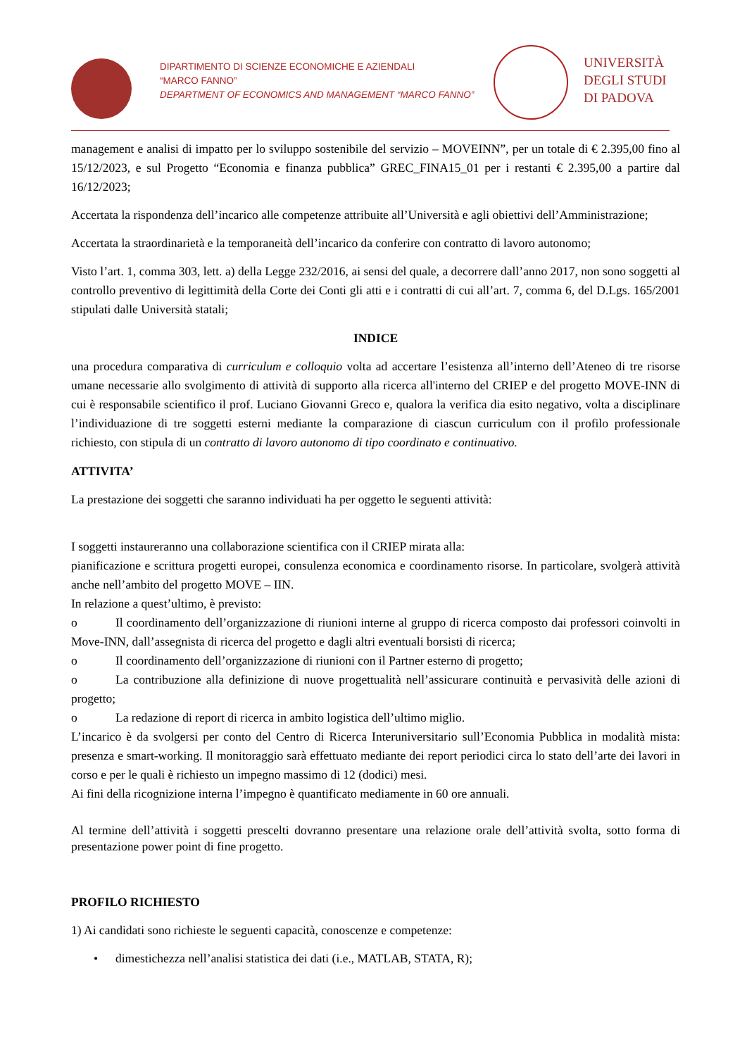DIPARTIMENTO DI SCIENZE ECONOMICHE E AZIENDALI
“MARCO FANNO”
DEPARTMENT OF ECONOMICS AND MANAGEMENT “MARCO FANNO”
UNIVERSITÀ
DEGLI STUDI
DI PADOVA
management e analisi di impatto per lo sviluppo sostenibile del servizio – MOVEINN”, per un totale di € 2.395,00 fino al 15/12/2023, e sul Progetto “Economia e finanza pubblica” GREC_FINA15_01 per i restanti € 2.395,00 a partire dal 16/12/2023;
Accertata la rispondenza dell’incarico alle competenze attribuite all’Università e agli obiettivi dell’Amministrazione;
Accertata la straordinarietà e la temporaneità dell’incarico da conferire con contratto di lavoro autonomo;
Visto l’art. 1, comma 303, lett. a) della Legge 232/2016, ai sensi del quale, a decorrere dall’anno 2017, non sono soggetti al controllo preventivo di legittimità della Corte dei Conti gli atti e i contratti di cui all’art. 7, comma 6, del D.Lgs. 165/2001 stipulati dalle Università statali;
INDICE
una procedura comparativa di curriculum e colloquio volta ad accertare l’esistenza all’interno dell’Ateneo di tre risorse umane necessarie allo svolgimento di attività di supporto alla ricerca all'interno del CRIEP e del progetto MOVE-INN di cui è responsabile scientifico il prof. Luciano Giovanni Greco e, qualora la verifica dia esito negativo, volta a disciplinare l’individuazione di tre soggetti esterni mediante la comparazione di ciascun curriculum con il profilo professionale richiesto, con stipula di un contratto di lavoro autonomo di tipo coordinato e continuativo.
ATTIVITA’
La prestazione dei soggetti che saranno individuati ha per oggetto le seguenti attività:
I soggetti instaureranno una collaborazione scientifica con il CRIEP mirata alla:
pianificazione e scrittura progetti europei, consulenza economica e coordinamento risorse. In particolare, svolgerà attività anche nell’ambito del progetto MOVE – IIN.
In relazione a quest’ultimo, è previsto:
o Il coordinamento dell’organizzazione di riunioni interne al gruppo di ricerca composto dai professori coinvolti in Move-INN, dall’assegnista di ricerca del progetto e dagli altri eventuali borsisti di ricerca;
o Il coordinamento dell’organizzazione di riunioni con il Partner esterno di progetto;
o La contribuzione alla definizione di nuove progettualità nell’assicurare continuità e pervasività delle azioni di progetto;
o La redazione di report di ricerca in ambito logistica dell’ultimo miglio.
L’incarico è da svolgersi per conto del Centro di Ricerca Interuniversitario sull’Economia Pubblica in modalità mista: presenza e smart-working. Il monitoraggio sarà effettuato mediante dei report periodici circa lo stato dell’arte dei lavori in corso e per le quali è richiesto un impegno massimo di 12 (dodici) mesi.
Ai fini della ricognizione interna l’impegno è quantificato mediamente in 60 ore annuali.
Al termine dell’attività i soggetti prescelti dovranno presentare una relazione orale dell’attività svolta, sotto forma di presentazione power point di fine progetto.
PROFILO RICHIESTO
1) Ai candidati sono richieste le seguenti capacità, conoscenze e competenze:
• dimestichezza nell’analisi statistica dei dati (i.e., MATLAB, STATA, R);